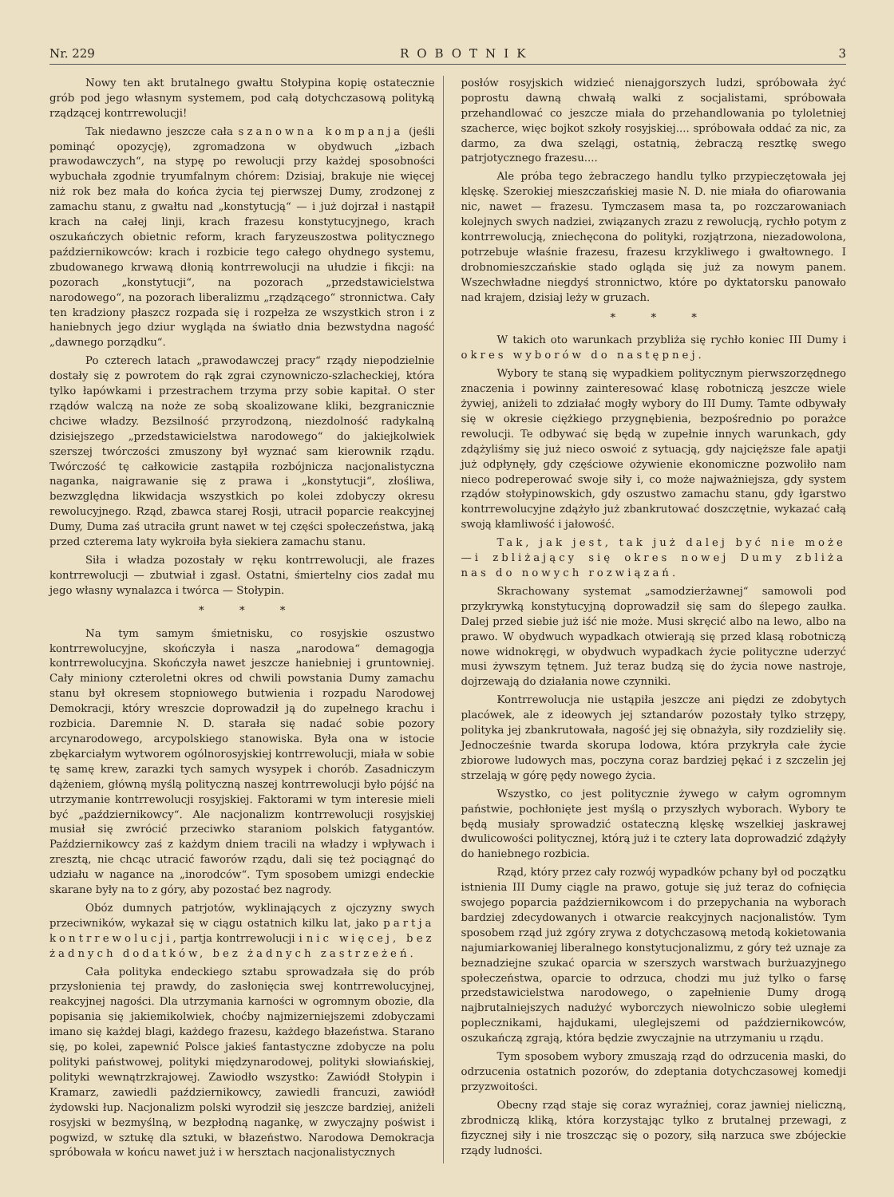Nr. 229 ROBOTNIK 3
Nowy ten akt brutalnego gwałtu Stołypina kopię ostatecznie grób pod jego własnym systemem, pod całą dotychczasową polityką rządzącej kontrrewolucji!
Tak niedawno jeszcze cała szanowna kompanja (jeśli pominąć opozycję), zgromadzona w obydwuch „izbach prawodawczych“, na stypę po rewolucji przy każdej sposobności wybuchała zgodnie tryumfalnym chórem: Dzisiaj, brakuje nie więcej niż rok bez mała do końca życia tej pierwszej Dumy, zrodzonej z zamachu stanu, z gwałtu nad „konstytucją“ — i już dojrzał i nastąpił krach na całej linji, krach frazesu konstytucyjnego, krach oszukańczych obietnic reform, krach faryzeuszostwa politycznego październikowców: krach i rozbicie tego całego ohydnego systemu, zbudowanego krwawą dłonią kontrrewolucji na ułudzie i fikcji: na pozorach „konstytucji“, na pozorach „przedstawicielstwa narodowego“, na pozorach liberalizmu „rządzącego“ stronnictwa. Cały ten kradziony płaszcz rozpada się i rozpełza ze wszystkich stron i z haniebnych jego dziur wygląda na światło dnia bezwstydna nagość „dawnego porządku“.
Po czterech latach „prawodawczej pracy“ rządy niepodzielnie dostały się z powrotem do rąk zgrai czynowniczo-szlacheckiej, która tylko łapówkami i przestrachem trzyma przy sobie kapitał. O ster rządów walczą na noże ze sobą skoalizowane kliki, bezgranicznie chciwe władzy. Bezsilność przyrodzoną, niezdolność radykalną dzisiejszego „przedstawicielstwa narodowego“ do jakiejkolwiek szerszej twórczości zmuszony był wyznać sam kierownik rządu. Twórczość tę całkowicie zastąpiła rozbójnicza nacjonalistyczna naganka, naigrawanie się z prawa i „konstytucji“, złośliwa, bezwzględna likwidacja wszystkich po kolei zdobyczy okresu rewolucyjnego. Rząd, zbawca starej Rosji, utracił poparcie reakcyjnej Dumy, Duma zaś utraciła grunt nawet w tej części społeczeństwa, jaką przed czterema laty wykroiła była siekiera zamachu stanu.
Siła i władza pozostały w ręku kontrrewolucji, ale frazes kontrrewolucji — zbutwiał i zgasł. Ostatni, śmiertelny cios zadał mu jego własny wynalazca i twórca — Stołypin.
* * *
Na tym samym śmietnisku, co rosyjskie oszustwo kontrrewolucyjne, skończyła i nasza „narodowa“ demagogja kontrrewolucyjna. Skończyła nawet jeszcze haniebniej i gruntowniej. Cały miniony czteroletni okres od chwili powstania Dumy zamachu stanu był okresem stopniowego butwienia i rozpadu Narodowej Demokracji, który wreszcie doprowadził ją do zupełnego krachu i rozbicia. Daremnie N. D. starała się nadać sobie pozory arcynarodowego, arcypolskiego stanowiska. Była ona w istocie zbękarciałym wytworem ogólnorosyjskiej kontrrewolucji, miała w sobie tę samę krew, zarazki tych samych wysypek i chorób. Zasadniczym dążeniem, główną myślą polityczną naszej kontrrewolucji było pójść na utrzymanie kontrrewolucji rosyjskiej. Faktorami w tym interesie mieli być „październikowcy“. Ale nacjonalizm kontrrewolucji rosyjskiej musiał się zwrócić przeciwko staraniom polskich fatygantów. Październikowcy zaś z każdym dniem tracili na władzy i wpływach i zresztą, nie chcąc utracić faworów rządu, dali się też pociągnąć do udziału w nagance na „inorodców“. Tym sposobem umizgi endeckie skarane były na to z góry, aby pozostać bez nagrody.
Obóz dumnych patrjotów, wyklinających z ojczyzny swych przeciwników, wykazał się w ciągu ostatnich kilku lat, jako partja kontrrewolucji, partja kontrrewolucji i nic więcej, bez żadnych dodatków, bez żadnych zastrzeżeń.
Cała polityka endeckiego sztabu sprowadzała się do prób przysłonienia tej prawdy, do zasłonięcia swej kontrrewolucyjnej, reakcyjnej nagości. Dla utrzymania karności w ogromnym obozie, dla popisania się jakiemikolwiek, choćby najmizerniejszemi zdobyczami imano się każdej blagi, każdego frazesu, każdego błazeństwa. Starano się, po kolei, zapewnić Polsce jakieś fantastyczne zdobycze na polu polityki państwowej, polityki międzynarodowej, polityki słowiańskiej, polityki wewnątrzkrajowej. Zawiodło wszystko: Zawiódł Stołypin i Kramarz, zawiedli październikowcy, zawiedli francuzi, zawiódł żydowski łup. Nacjonalizm polski wyrodził się jeszcze bardziej, aniżeli rosyjski w bezmyślną, w bezpłodną nagankę, w zwyczajny poświst i pogwizd, w sztukę dla sztuki, w błazeństwo. Narodowa Demokracja spróbowała w końcu nawet już i w hersztach nacjonalistycznych
posłów rosyjskich widzieć nienajgorszych ludzi, spróbowała żyć poprostu dawną chwałą walki z socjalistami, spróbowała przehandlować co jeszcze miała do przehandlowania po tyloletniej szacherce, więc bojkot szkoły rosyjskiej.... spróbowała oddać za nic, za darmo, za dwa szelągi, ostatnią, żebraczą resztkę swego patrjotycznego frazesu....
Ale próba tego żebraczego handlu tylko przypieczętowała jej klęskę. Szerokiej mieszczańskiej masie N. D. nie miała do ofiarowania nic, nawet — frazesu. Tymczasem masa ta, po rozczarowaniach kolejnych swych nadziei, związanych zrazu z rewolucją, rychło potym z kontrrewolucją, zniechęcona do polityki, rozjątrzona, niezadowolona, potrzebuje właśnie frazesu, frazesu krzykliwego i gwałtownego. I drobnomieszczańskie stado ogląda się już za nowym panem. Wszechwładne niegdyś stronnictwo, które po dyktatorsku panowało nad krajem, dzisiaj leży w gruzach.
* * *
W takich oto warunkach przybliża się rychło koniec III Dumy i okres wyborów do następnej.
Wybory te staną się wypadkiem politycznym pierwszorzędnego znaczenia i powinny zainteresować klasę robotniczą jeszcze wiele żywiej, aniżeli to zdziałać mogły wybory do III Dumy. Tamte odbywały się w okresie ciężkiego przygnębienia, bezpośrednio po porażce rewolucji. Te odbywać się będą w zupełnie innych warunkach, gdy zdążyliśmy się już nieco oswoić z sytuacją, gdy najcięższe fale apatji już odpłynęły, gdy częściowe ożywienie ekonomiczne pozwoliło nam nieco podreperować swoje siły i, co może najważniejsza, gdy system rządów stołypinowskich, gdy oszustwo zamachu stanu, gdy łgarstwo kontrrewolucyjne zdążyło już zbankrutować doszczętnie, wykazać całą swoją kłamliwość i jałowość.
Tak, jak jest, tak już dalej być nie może—i zbliżający się okres nowej Dumy zbliża nas do nowych rozwiązań.
Skrachowany systemat „samodzierżawnej“ samowoli pod przykrywką konstytucyjną doprowadził się sam do ślepego zaułka. Dalej przed siebie już iść nie może. Musi skręcić albo na lewo, albo na prawo. W obydwuch wypadkach otwierają się przed klasą robotniczą nowe widnokręgi, w obydwuch wypadkach życie polityczne uderzyć musi żywszym tętnem. Już teraz budzą się do życia nowe nastroje, dojrzewają do działania nowe czynniki.
Kontrrewolucja nie ustąpiła jeszcze ani piędzi ze zdobytych placówek, ale z ideowych jej sztandarów pozostały tylko strzępy, polityka jej zbankrutowała, nagość jej się obnażyła, siły rozdzieliły się. Jednocześnie twarda skorupa lodowa, która przykryła całe życie zbiorowe ludowych mas, poczyna coraz bardziej pękać i z szczelin jej strzelają w górę pędy nowego życia.
Wszystko, co jest politycznie żywego w całym ogromnym państwie, pochłonięte jest myślą o przyszłych wyborach. Wybory te będą musiały sprowadzić ostateczną klęskę wszelkiej jaskrawej dwulicowości politycznej, którą już i te cztery lata doprowadzić zdążyły do haniebnego rozbicia.
Rząd, który przez cały rozwój wypadków pchany był od początku istnienia III Dumy ciągle na prawo, gotuje się już teraz do cofnięcia swojego poparcia październikowcom i do przepychania na wyborach bardziej zdecydowanych i otwarcie reakcyjnych nacjonalistów. Tym sposobem rząd już zgóry zrywa z dotychczasową metodą kokietowania najumiarkowaniej liberalnego konstytucjonalizmu, z góry też uznaje za beznadziejne szukać oparcia w szerszych warstwach burżuazyjnego społeczeństwa, oparcie to odrzuca, chodzi mu już tylko o farsę przedstawicielstwa narodowego, o zapełnienie Dumy drogą najbrutalniejszych nadużyć wyborczych niewolniczo sobie uległemi poplecznikami, hajdukami, uleglejszemi od październikowców, oszukańczą zgrają, która będzie zwyczajnie na utrzymaniu u rządu.
Tym sposobem wybory zmuszają rząd do odrzucenia maski, do odrzucenia ostatnich pozorów, do zdeptania dotychczasowej komedji przyzwoitości.
Obecny rząd staje się coraz wyraźniej, coraz jawniej nieliczną, zbrodniczą kliką, która korzystając tylko z brutalnej przewagi, z fizycznej siły i nie troszcząc się o pozory, siłą narzuca swe zbójeckie rządy ludności.